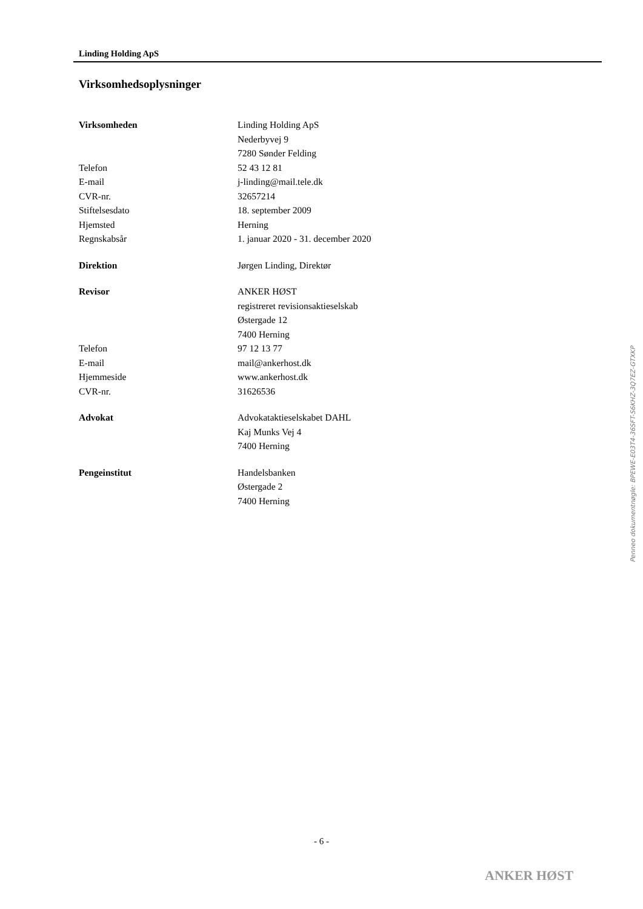Linding Holding ApS
Virksomhedsoplysninger
| Virksomheden | Linding Holding ApS |
| | Nederbyvej 9 |
| | 7280 Sønder Felding |
| Telefon | 52 43 12 81 |
| E-mail | j-linding@mail.tele.dk |
| CVR-nr. | 32657214 |
| Stiftelsesdato | 18. september 2009 |
| Hjemsted | Herning |
| Regnskabsår | 1. januar 2020 - 31. december 2020 |
| Direktion | Jørgen Linding, Direktør |
| Revisor | ANKER HØST |
| | registreret revisionsaktieselskab |
| | Østergade 12 |
| | 7400 Herning |
| Telefon | 97 12 13 77 |
| E-mail | mail@ankerhost.dk |
| Hjemmeside | www.ankerhost.dk |
| CVR-nr. | 31626536 |
| Advokat | Advokataktieselskabet DAHL |
| | Kaj Munks Vej 4 |
| | 7400 Herning |
| Pengeinstitut | Handelsbanken |
| | Østergade 2 |
| | 7400 Herning |
- 6 -
ANKER HØST
Penneo dokumentnøgle: BPEWE-E03T4-36SFT-S6KHZ-3Q7EZ-GTXKP